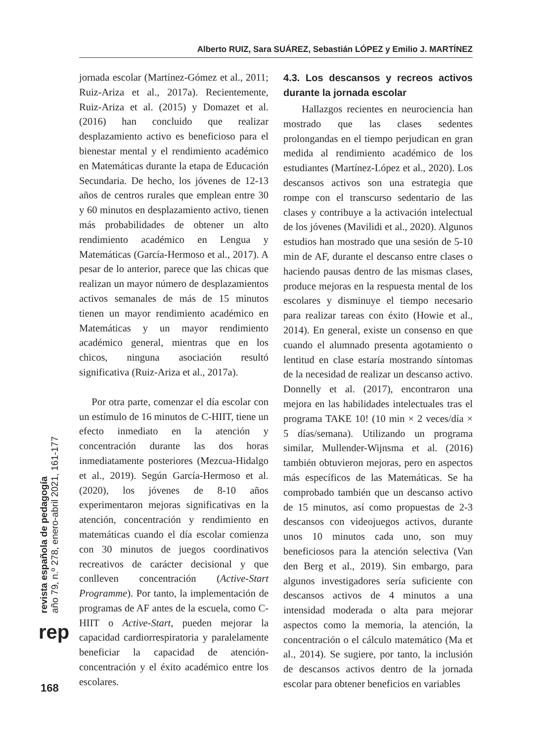Alberto RUIZ, Sara SUÁREZ, Sebastián LÓPEZ y Emilio J. MARTÍNEZ
jornada escolar (Martínez-Gómez et al., 2011; Ruiz-Ariza et al., 2017a). Recientemente, Ruiz-Ariza et al. (2015) y Domazet et al. (2016) han concluido que realizar desplazamiento activo es beneficioso para el bienestar mental y el rendimiento académico en Matemáticas durante la etapa de Educación Secundaria. De hecho, los jóvenes de 12-13 años de centros rurales que emplean entre 30 y 60 minutos en desplazamiento activo, tienen más probabilidades de obtener un alto rendimiento académico en Lengua y Matemáticas (García-Hermoso et al., 2017). A pesar de lo anterior, parece que las chicas que realizan un mayor número de desplazamientos activos semanales de más de 15 minutos tienen un mayor rendimiento académico en Matemáticas y un mayor rendimiento académico general, mientras que en los chicos, ninguna asociación resultó significativa (Ruiz-Ariza et al., 2017a).
Por otra parte, comenzar el día escolar con un estímulo de 16 minutos de C-HIIT, tiene un efecto inmediato en la atención y concentración durante las dos horas inmediatamente posteriores (Mezcua-Hidalgo et al., 2019). Según García-Hermoso et al. (2020), los jóvenes de 8-10 años experimentaron mejoras significativas en la atención, concentración y rendimiento en matemáticas cuando el día escolar comienza con 30 minutos de juegos coordinativos recreativos de carácter decisional y que conlleven concentración (Active-Start Programme). Por tanto, la implementación de programas de AF antes de la escuela, como C-HIIT o Active-Start, pueden mejorar la capacidad cardiorrespiratoria y paralelamente beneficiar la capacidad de atención-concentración y el éxito académico entre los escolares.
4.3. Los descansos y recreos activos durante la jornada escolar
Hallazgos recientes en neurociencia han mostrado que las clases sedentes prolongandas en el tiempo perjudican en gran medida al rendimiento académico de los estudiantes (Martínez-López et al., 2020). Los descansos activos son una estrategia que rompe con el transcurso sedentario de las clases y contribuye a la activación intelectual de los jóvenes (Mavilidi et al., 2020). Algunos estudios han mostrado que una sesión de 5-10 min de AF, durante el descanso entre clases o haciendo pausas dentro de las mismas clases, produce mejoras en la respuesta mental de los escolares y disminuye el tiempo necesario para realizar tareas con éxito (Howie et al., 2014). En general, existe un consenso en que cuando el alumnado presenta agotamiento o lentitud en clase estaría mostrando síntomas de la necesidad de realizar un descanso activo. Donnelly et al. (2017), encontraron una mejora en las habilidades intelectuales tras el programa TAKE 10! (10 min × 2 veces/día × 5 días/semana). Utilizando un programa similar, Mullender-Wijnsma et al. (2016) también obtuvieron mejoras, pero en aspectos más específicos de las Matemáticas. Se ha comprobado también que un descanso activo de 15 minutos, así como propuestas de 2-3 descansos con videojuegos activos, durante unos 10 minutos cada uno, son muy beneficiosos para la atención selectiva (Van den Berg et al., 2019). Sin embargo, para algunos investigadores sería suficiente con descansos activos de 4 minutos a una intensidad moderada o alta para mejorar aspectos como la memoria, la atención, la concentración o el cálculo matemático (Ma et al., 2014). Se sugiere, por tanto, la inclusión de descansos activos dentro de la jornada escolar para obtener beneficios en variables
revista española de pedagogía
año 79, n.º 278, enero-abril 2021, 161-177
rep
168